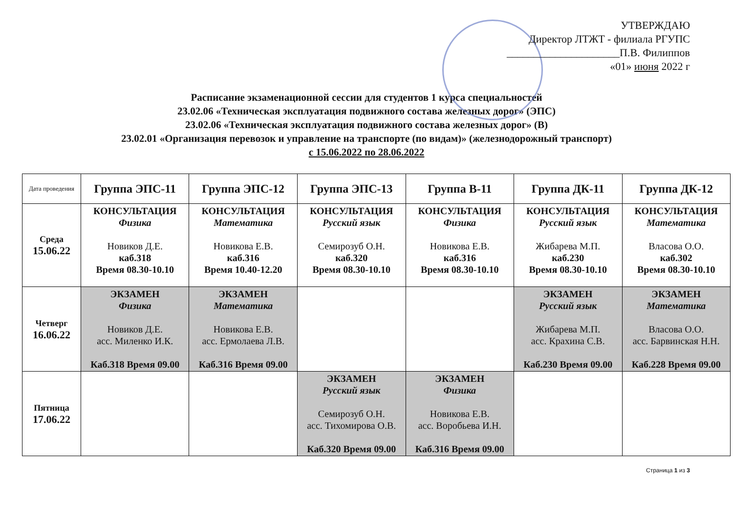УТВЕРЖДАЮ
Директор ЛТЖТ - филиала РГУПС
_____________________П.В. Филиппов
«01» июня 2022 г
Расписание экзаменационной сессии для студентов 1 курса специальностей
23.02.06 «Техническая эксплуатация подвижного состава железных дорог» (ЭПС)
23.02.06 «Техническая эксплуатация подвижного состава железных дорог» (В)
23.02.01 «Организация перевозок и управление на транспорте (по видам)» (железнодорожный транспорт)
с 15.06.2022 по 28.06.2022
| Дата проведения | Группа ЭПС-11 | Группа ЭПС-12 | Группа ЭПС-13 | Группа В-11 | Группа ДК-11 | Группа ДК-12 |
| --- | --- | --- | --- | --- | --- | --- |
| Среда 15.06.22 | КОНСУЛЬТАЦИЯ Физика Новиков Д.Е. каб.318 Время 08.30-10.10 | КОНСУЛЬТАЦИЯ Математика Новикова Е.В. каб.316 Время 10.40-12.20 | КОНСУЛЬТАЦИЯ Русский язык Семирозуб О.Н. каб.320 Время 08.30-10.10 | КОНСУЛЬТАЦИЯ Физика Новикова Е.В. каб.316 Время 08.30-10.10 | КОНСУЛЬТАЦИЯ Русский язык Жибарева М.П. каб.230 Время 08.30-10.10 | КОНСУЛЬТАЦИЯ Математика Власова О.О. каб.302 Время 08.30-10.10 |
| Четверг 16.06.22 | ЭКЗАМЕН Физика Новиков Д.Е. асс. Миленко И.К. Каб.318 Время 09.00 | ЭКЗАМЕН Математика Новикова Е.В. асс. Ермолаева Л.В. Каб.316 Время 09.00 | | | ЭКЗАМЕН Русский язык Жибарева М.П. асс. Крахина С.В. Каб.230 Время 09.00 | ЭКЗАМЕН Математика Власова О.О. асс. Барвинская Н.Н. Каб.228 Время 09.00 |
| Пятница 17.06.22 | | | ЭКЗАМЕН Русский язык Семирозуб О.Н. асс. Тихомирова О.В. Каб.320 Время 09.00 | ЭКЗАМЕН Физика Новикова Е.В. асс. Воробьева И.Н. Каб.316 Время 09.00 | | |
Страница 1 из 3